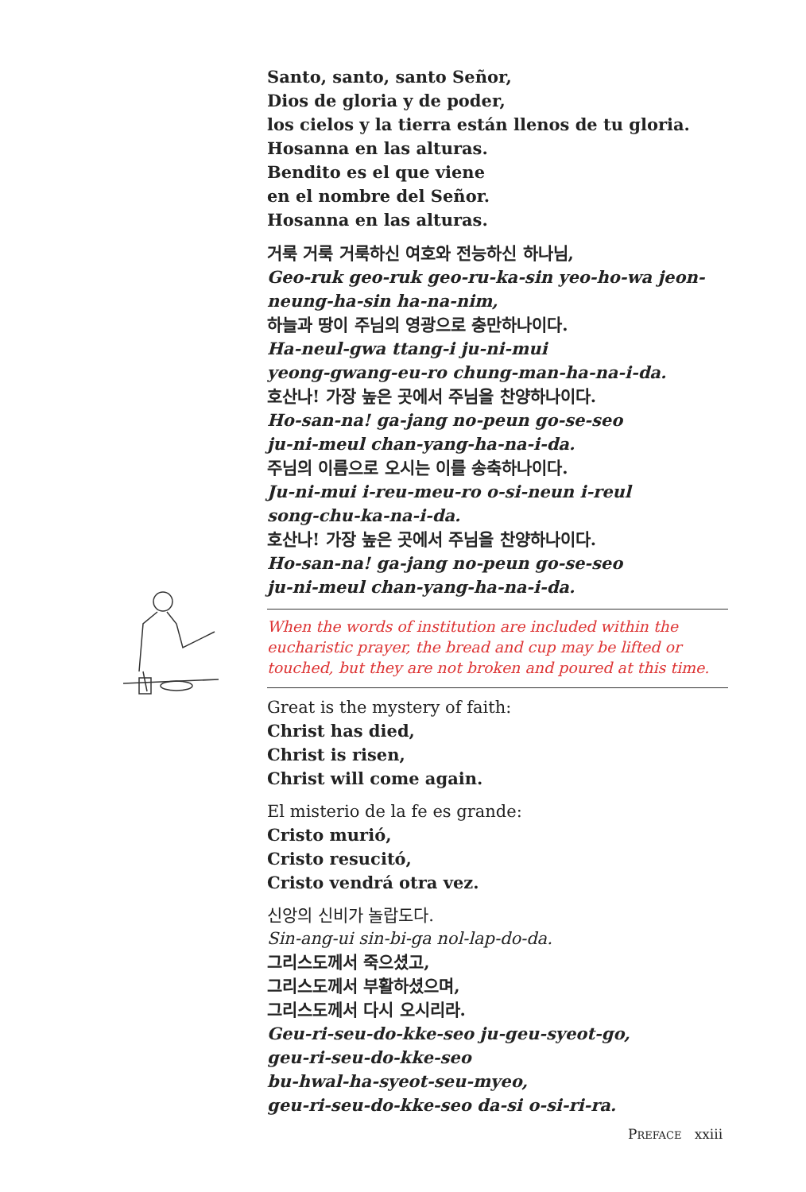Santo, santo, santo Señor,
Dios de gloria y de poder,
los cielos y la tierra están llenos de tu gloria.
Hosanna en las alturas.
Bendito es el que viene
en el nombre del Señor.
Hosanna en las alturas.
거룩 거룩 거룩하신 여호와 전능하신 하나님,
Geo-ruk geo-ruk geo-ru-ka-sin yeo-ho-wa jeon-neung-ha-sin ha-na-nim,
하늘과 땅이 주님의 영광으로 충만하나이다.
Ha-neul-gwa ttang-i ju-ni-mui
yeong-gwang-eu-ro chung-man-ha-na-i-da.
호산나! 가장 높은 곳에서 주님을 찬양하나이다.
Ho-san-na! ga-jang no-peun go-se-seo
ju-ni-meul chan-yang-ha-na-i-da.
주님의 이름으로 오시는 이를 송축하나이다.
Ju-ni-mui i-reu-meu-ro o-si-neun i-reul
song-chu-ka-na-i-da.
호산나! 가장 높은 곳에서 주님을 찬양하나이다.
Ho-san-na! ga-jang no-peun go-se-seo
ju-ni-meul chan-yang-ha-na-i-da.
When the words of institution are included within the eucharistic prayer, the bread and cup may be lifted or touched, but they are not broken and poured at this time.
Great is the mystery of faith:
Christ has died,
Christ is risen,
Christ will come again.
El misterio de la fe es grande:
Cristo murió,
Cristo resucitó,
Cristo vendrá otra vez.
신앙의 신비가 놀랍도다.
Sin-ang-ui sin-bi-ga nol-lap-do-da.
그리스도께서 죽으셨고,
그리스도께서 부활하셨으며,
그리스도께서 다시 오시리라.
Geu-ri-seu-do-kke-seo ju-geu-syeot-go,
geu-ri-seu-do-kke-seo
bu-hwal-ha-syeot-seu-myeo,
geu-ri-seu-do-kke-seo da-si o-si-ri-ra.
PREFACE xxiii